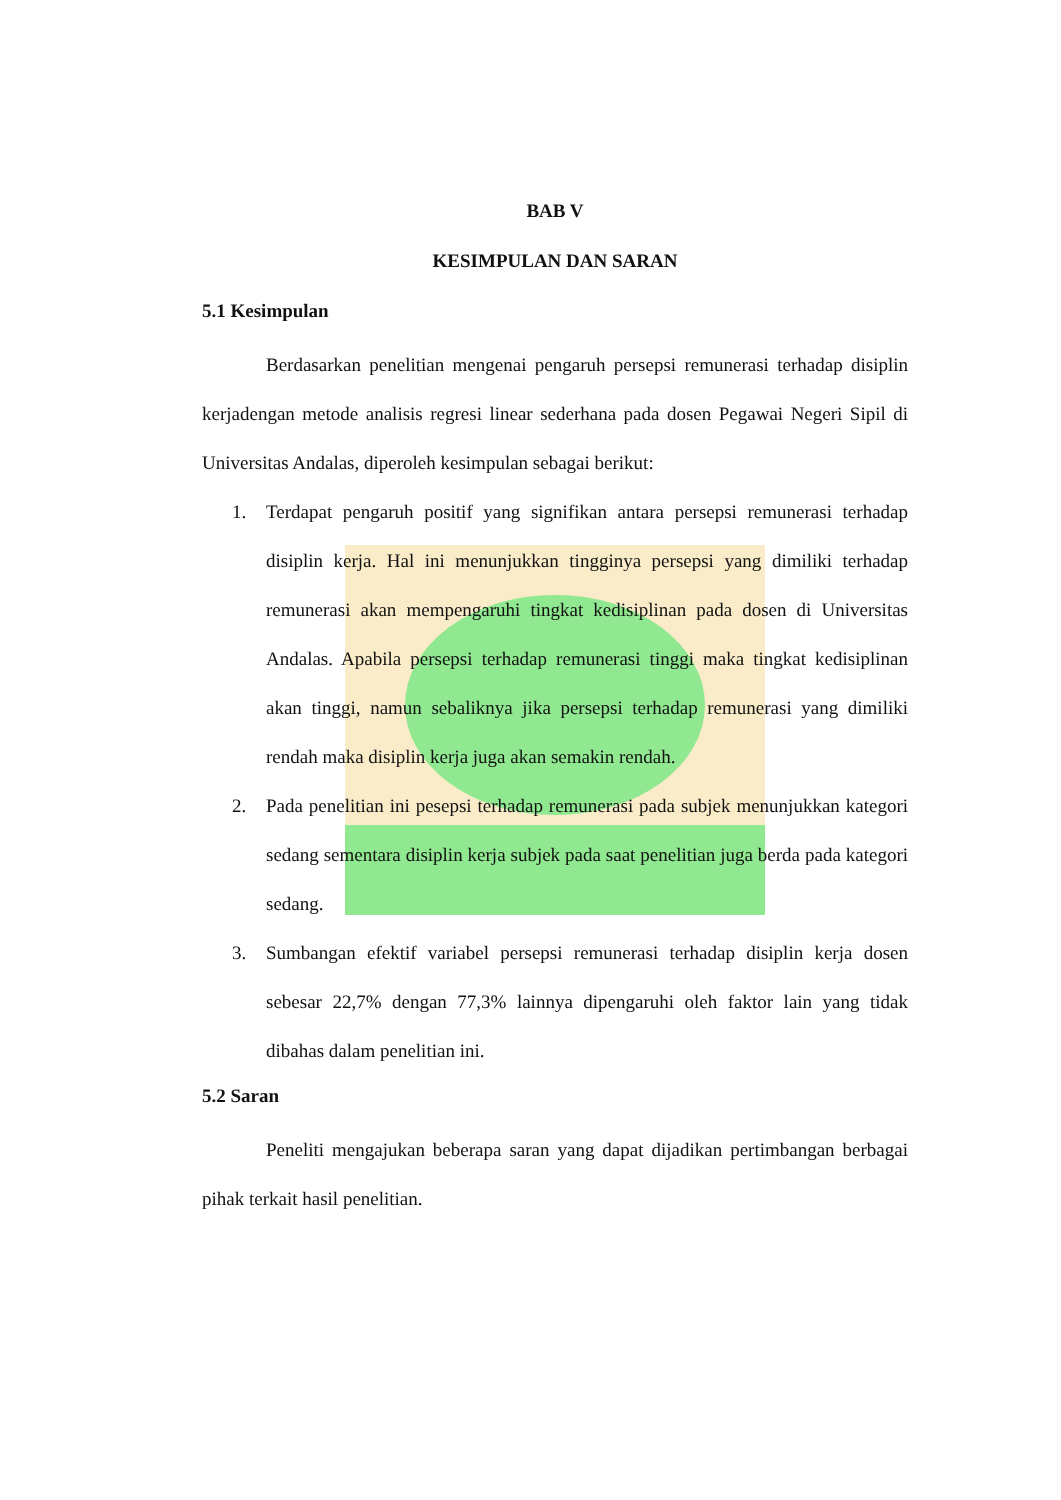BAB V
KESIMPULAN DAN SARAN
5.1 Kesimpulan
Berdasarkan penelitian mengenai pengaruh persepsi remunerasi terhadap disiplin kerjadengan metode analisis regresi linear sederhana pada dosen Pegawai Negeri Sipil di Universitas Andalas, diperoleh kesimpulan sebagai berikut:
1. Terdapat pengaruh positif yang signifikan antara persepsi remunerasi terhadap disiplin kerja. Hal ini menunjukkan tingginya persepsi yang dimiliki terhadap remunerasi akan mempengaruhi tingkat kedisiplinan pada dosen di Universitas Andalas. Apabila persepsi terhadap remunerasi tinggi maka tingkat kedisiplinan akan tinggi, namun sebaliknya jika persepsi terhadap remunerasi yang dimiliki rendah maka disiplin kerja juga akan semakin rendah.
2. Pada penelitian ini pesepsi terhadap remunerasi pada subjek menunjukkan kategori sedang sementara disiplin kerja subjek pada saat penelitian juga berda pada kategori sedang.
3. Sumbangan efektif variabel persepsi remunerasi terhadap disiplin kerja dosen sebesar 22,7% dengan 77,3% lainnya dipengaruhi oleh faktor lain yang tidak dibahas dalam penelitian ini.
5.2 Saran
Peneliti mengajukan beberapa saran yang dapat dijadikan pertimbangan berbagai pihak terkait hasil penelitian.